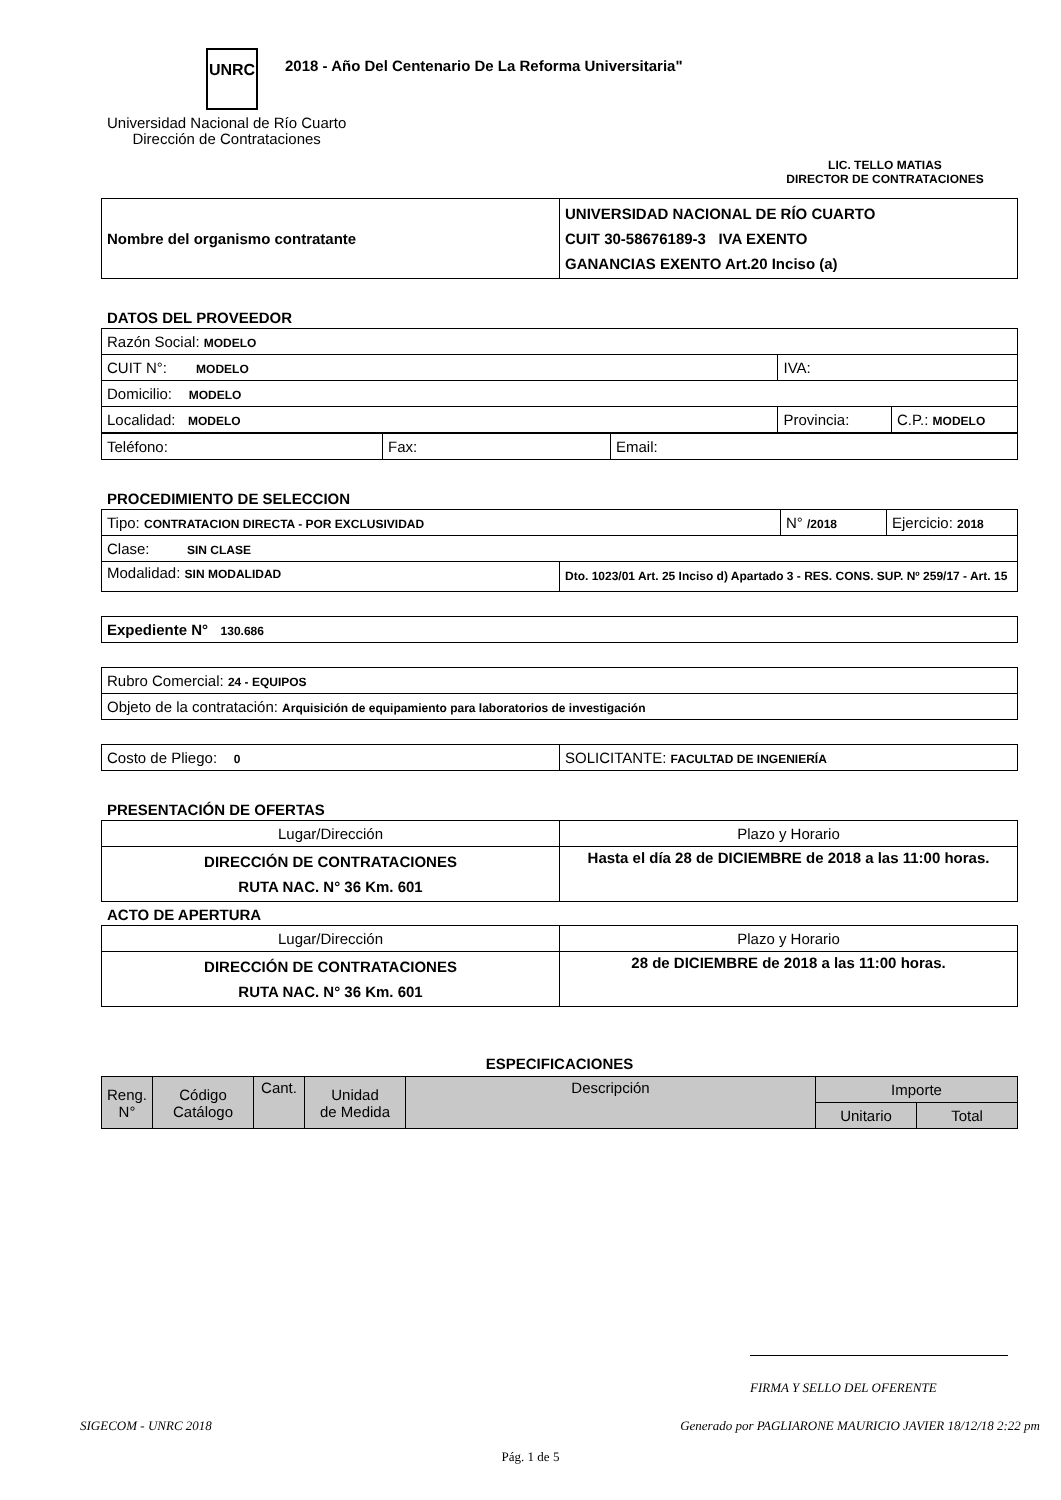UNRC
2018 - Año Del Centenario De La Reforma Universitaria"
Universidad Nacional de Río Cuarto
Dirección de Contrataciones
LIC. TELLO MATIAS
DIRECTOR DE CONTRATACIONES
| Nombre del organismo contratante | UNIVERSIDAD NACIONAL DE RÍO CUARTO CUIT 30-58676189-3 IVA EXENTO GANANCIAS EXENTO Art.20 Inciso (a) |
DATOS DEL PROVEEDOR
| Razón Social: MODELO | | |
| CUIT N°: MODELO | IVA: | |
| Domicilio: MODELO | | |
| Localidad: MODELO | Provincia: | C.P.: MODELO |
| Teléfono: | Fax: | Email: |
PROCEDIMIENTO DE SELECCION
| Tipo: CONTRATACION DIRECTA - POR EXCLUSIVIDAD | | N° /2018 | Ejercicio: 2018 |
| Clase: SIN CLASE | | | |
| Modalidad: SIN MODALIDAD | Dto. 1023/01 Art. 25 Inciso d) Apartado 3 - RES. CONS. SUP. Nº 259/17 - Art. 15 | | |
| Expediente N° 130.686 |
| Rubro Comercial: 24 - EQUIPOS |
| Objeto de la contratación: Arquisición de equipamiento para laboratorios de investigación |
| Costo de Pliego: 0 | SOLICITANTE: FACULTAD DE INGENIERÍA |
PRESENTACIÓN DE OFERTAS
| Lugar/Dirección | Plazo y Horario |
| DIRECCIÓN DE CONTRATACIONES RUTA NAC. N° 36 Km. 601 | Hasta el día 28 de DICIEMBRE de 2018 a las 11:00 horas. |
ACTO DE APERTURA
| Lugar/Dirección | Plazo y Horario |
| DIRECCIÓN DE CONTRATACIONES RUTA NAC. N° 36 Km. 601 | 28 de DICIEMBRE de 2018 a las 11:00 horas. |
ESPECIFICACIONES
| Reng. N° | Código Catálogo | Cant. | Unidad de Medida | Descripción | Importe | |
| | | | | | Unitario | Total |
FIRMA Y SELLO DEL OFERENTE
SIGECOM - UNRC 2018 Generado por PAGLIARONE MAURICIO JAVIER 18/12/18 2:22 pm
Pág. 1 de 5